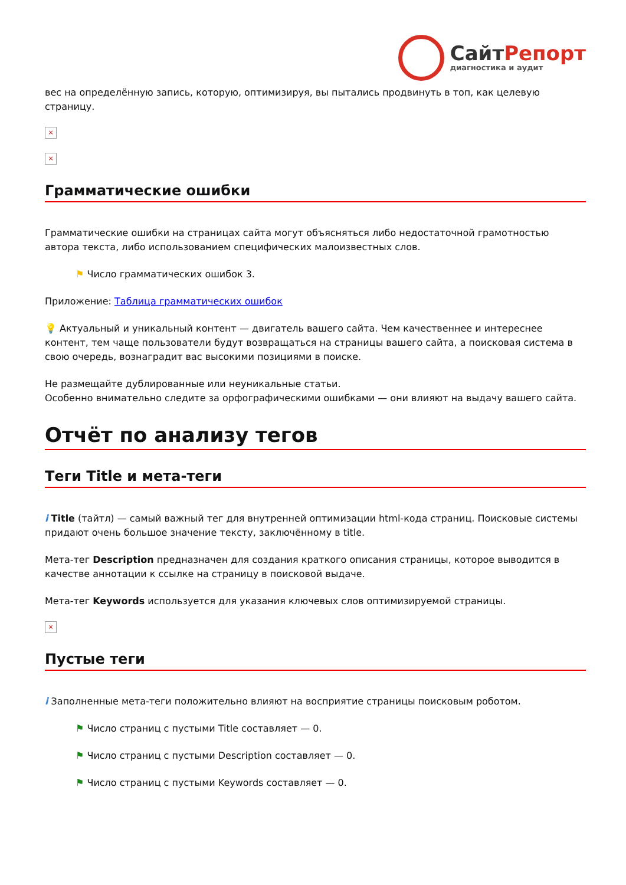Сайт Репорт
диагностика и аудит
вес на определённую запись, которую, оптимизируя, вы пытались продвинуть в топ, как целевую страницу.
×
×
Грамматические ошибки
Грамматические ошибки на страницах сайта могут объясняться либо недостаточной грамотностью автора текста, либо использованием специфических малоизвестных слов.
⚑ Число грамматических ошибок 3.
Приложение: Таблица грамматических ошибок
💡 Актуальный и уникальный контент — двигатель вашего сайта. Чем качественнее и интереснее контент, тем чаще пользователи будут возвращаться на страницы вашего сайта, а поисковая система в свою очередь, вознаградит вас высокими позициями в поиске.
Не размещайте дублированные или неуникальные статьи.
Особенно внимательно следите за орфографическими ошибками — они влияют на выдачу вашего сайта.
Отчёт по анализу тегов
Теги Title и мета-теги
i Title (тайтл) — самый важный тег для внутренней оптимизации html-кода страниц. Поисковые системы придают очень большое значение тексту, заключённому в title.
Мета-тег Description предназначен для создания краткого описания страницы, которое выводится в качестве аннотации к ссылке на страницу в поисковой выдаче.
Мета-тег Keywords используется для указания ключевых слов оптимизируемой страницы.
×
Пустые теги
i Заполненные мета-теги положительно влияют на восприятие страницы поисковым роботом.
⚑ Число страниц с пустыми Title составляет — 0.
⚑ Число страниц с пустыми Description составляет — 0.
⚑ Число страниц с пустыми Keywords составляет — 0.